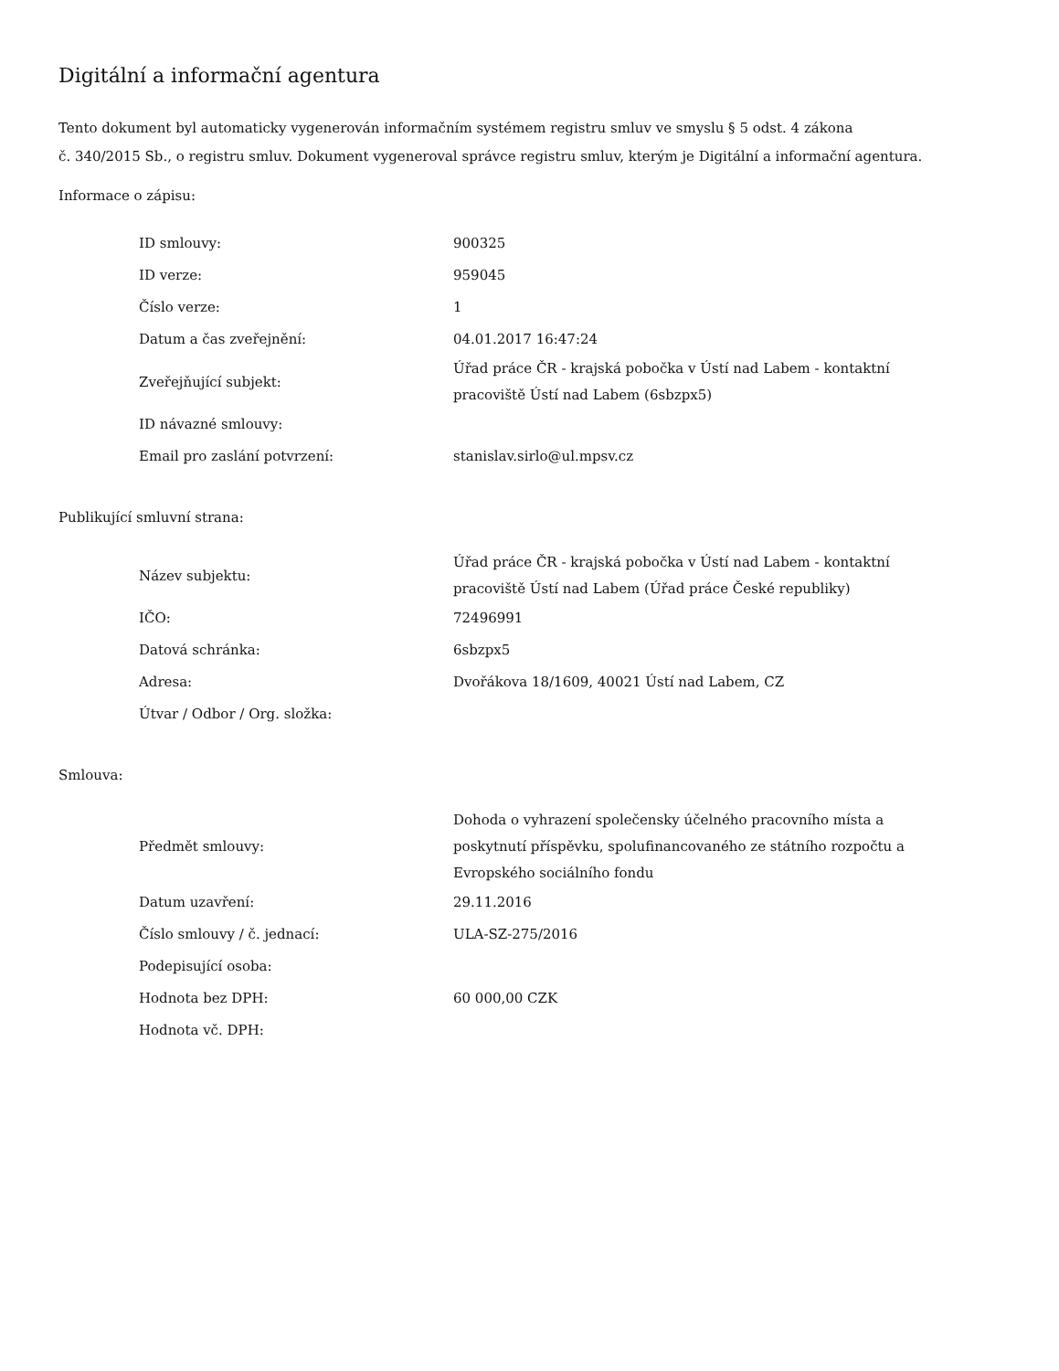Digitální a informační agentura
Tento dokument byl automaticky vygenerován informačním systémem registru smluv ve smyslu § 5 odst. 4 zákona
č. 340/2015 Sb., o registru smluv. Dokument vygeneroval správce registru smluv, kterým je Digitální a informační agentura.
Informace o zápisu:
| ID smlouvy: | 900325 |
| ID verze: | 959045 |
| Číslo verze: | 1 |
| Datum a čas zveřejnění: | 04.01.2017 16:47:24 |
| Zveřejňující subjekt: | Úřad práce ČR - krajská pobočka v Ústí nad Labem - kontaktní pracoviště Ústí nad Labem (6sbzpx5) |
| ID návazné smlouvy: | |
| Email pro zaslání potvrzení: | stanislav.sirlo@ul.mpsv.cz |
Publikující smluvní strana:
| Název subjektu: | Úřad práce ČR - krajská pobočka v Ústí nad Labem - kontaktní pracoviště Ústí nad Labem (Úřad práce České republiky) |
| IČO: | 72496991 |
| Datová schránka: | 6sbzpx5 |
| Adresa: | Dvořákova 18/1609, 40021 Ústí nad Labem, CZ |
| Útvar / Odbor / Org. složka: | |
Smlouva:
| Předmět smlouvy: | Dohoda o vyhrazení společensky účelného pracovního místa a poskytnutí příspěvku, spolufinancovaného ze státního rozpočtu a Evropského sociálního fondu |
| Datum uzavření: | 29.11.2016 |
| Číslo smlouvy / č. jednací: | ULA-SZ-275/2016 |
| Podepisující osoba: | |
| Hodnota bez DPH: | 60 000,00 CZK |
| Hodnota vč. DPH: | |